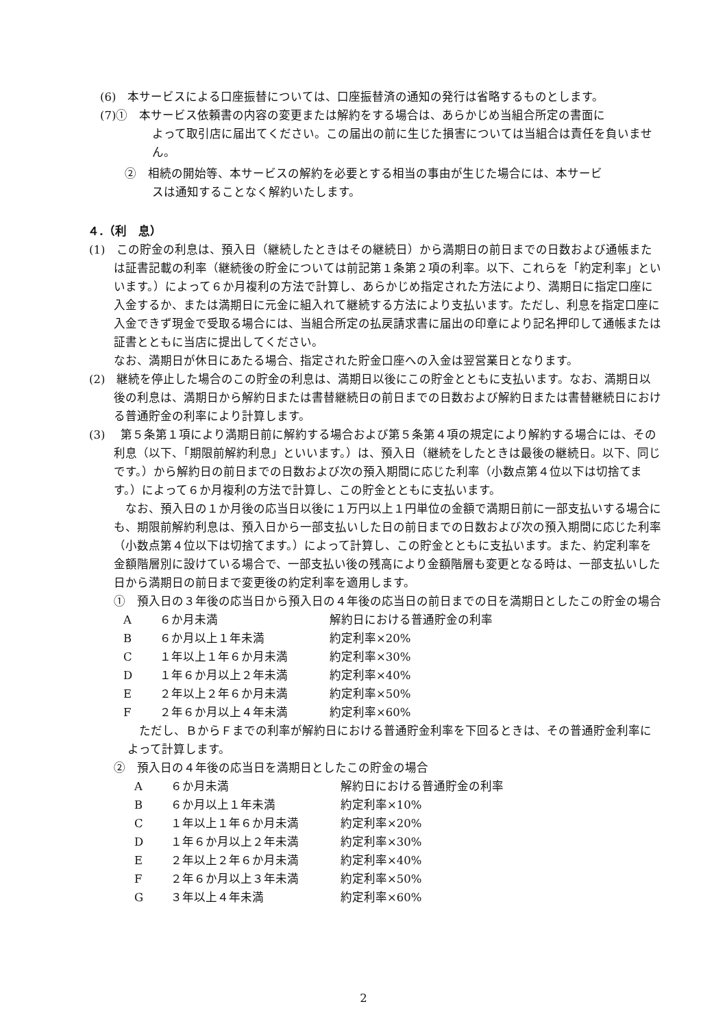(6)　本サービスによる口座振替については、口座振替済の通知の発行は省略するものとします。
(7)①　本サービス依頼書の内容の変更または解約をする場合は、あらかじめ当組合所定の書面に
よって取引店に届出てください。この届出の前に生じた損害については当組合は責任を負いません。
②　相続の開始等、本サービスの解約を必要とする相当の事由が生じた場合には、本サービ
スは通知することなく解約いたします。
４.（利　息）
(1)　この貯金の利息は、預入日（継続したときはその継続日）から満期日の前日までの日数および通帳または証書記載の利率（継続後の貯金については前記第１条第２項の利率。以下、これらを「約定利率」といいます。）によって６か月複利の方法で計算し、あらかじめ指定された方法により、満期日に指定口座に入金するか、または満期日に元金に組入れて継続する方法により支払います。ただし、利息を指定口座に入金できず現金で受取る場合には、当組合所定の払戻請求書に届出の印章により記名押印して通帳または証書とともに当店に提出してください。
なお、満期日が休日にあたる場合、指定された貯金口座への入金は翌営業日となります。
(2)　継続を停止した場合のこの貯金の利息は、満期日以後にこの貯金とともに支払います。なお、満期日以後の利息は、満期日から解約日または書替継続日の前日までの日数および解約日または書替継続日における普通貯金の利率により計算します。
(3)　 第５条第１項により満期日前に解約する場合および第５条第４項の規定により解約する場合には、その利息（以下、「期限前解約利息」といいます。）は、預入日（継続をしたときは最後の継続日。以下、同じです。）から解約日の前日までの日数および次の預入期間に応じた利率（小数点第４位以下は切捨てます。）によって６か月複利の方法で計算し、この貯金とともに支払います。
　なお、預入日の１か月後の応当日以後に１万円以上１円単位の金額で満期日前に一部支払いする場合にも、期限前解約利息は、預入日から一部支払いした日の前日までの日数および次の預入期間に応じた利率（小数点第４位以下は切捨てます。）によって計算し、この貯金とともに支払います。また、約定利率を金額階層別に設けている場合で、一部支払い後の残高により金額階層も変更となる時は、一部支払いした日から満期日の前日まで変更後の約定利率を適用します。
①　預入日の３年後の応当日から預入日の４年後の応当日の前日までの日を満期日としたこの貯金の場合
| A | ６か月未満 | 解約日における普通貯金の利率 |
| B | ６か月以上１年未満 | 約定利率×20% |
| C | １年以上１年６か月未満 | 約定利率×30% |
| D | １年６か月以上２年未満 | 約定利率×40% |
| E | ２年以上２年６か月未満 | 約定利率×50% |
| F | ２年６か月以上４年未満 | 約定利率×60% |
　ただし、ＢからＦまでの利率が解約日における普通貯金利率を下回るときは、その普通貯金利率によって計算します。
②　預入日の４年後の応当日を満期日としたこの貯金の場合
| A | ６か月未満 | 解約日における普通貯金の利率 |
| B | ６か月以上１年未満 | 約定利率×10% |
| C | １年以上１年６か月未満 | 約定利率×20% |
| D | １年６か月以上２年未満 | 約定利率×30% |
| E | ２年以上２年６か月未満 | 約定利率×40% |
| F | ２年６か月以上３年未満 | 約定利率×50% |
| G | ３年以上４年未満 | 約定利率×60% |
2